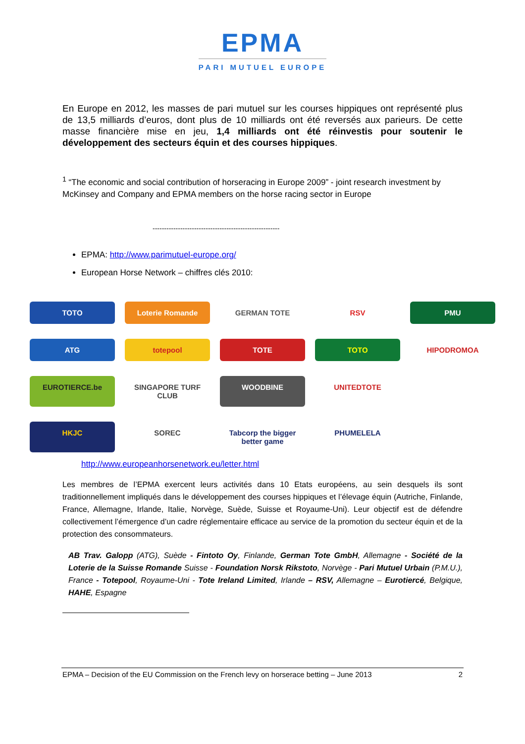EPMA
PARI MUTUEL EUROPE
En Europe en 2012, les masses de pari mutuel sur les courses hippiques ont représenté plus de 13,5 milliards d’euros, dont plus de 10 milliards ont été reversés aux parieurs. De cette masse financière mise en jeu, 1,4 milliards ont été réinvestis pour soutenir le développement des secteurs équin et des courses hippiques.
<sup>1</sup> “The economic and social contribution of horseracing in Europe 2009” - joint research investment by McKinsey and Company and EPMA members on the horse racing sector in Europe
-------------------------------------------------------
EPMA: http://www.parimutuel-europe.org/
European Horse Network – chiffres clés 2010:
TOTO
Loterie Romande
GERMAN TOTE
RSV
PMU
ATG
totepool
TOTE
TOTO
HIPODROMOA
EUROTIERCE.be
SINGAPORE TURF CLUB
WOODBINE
UNITEDTOTE
HKJC
SOREC
Tabcorp the bigger better game
PHUMELELA
http://www.europeanhorsenetwork.eu/letter.html
Les membres de l’EPMA exercent leurs activités dans 10 Etats européens, au sein desquels ils sont traditionnellement impliqués dans le développement des courses hippiques et l’élevage équin (Autriche, Finlande, France, Allemagne, Irlande, Italie, Norvège, Suède, Suisse et Royaume-Uni). Leur objectif est de défendre collectivement l’émergence d’un cadre réglementaire efficace au service de la promotion du secteur équin et de la protection des consommateurs.
AB Trav. Galopp (ATG), Suède - Fintoto Oy, Finlande, German Tote GmbH, Allemagne - Société de la Loterie de la Suisse Romande Suisse - Foundation Norsk Rikstoto, Norvège - Pari Mutuel Urbain (P.M.U.), France - Totepool, Royaume-Uni - Tote Ireland Limited, Irlande – RSV, Allemagne – Eurotiercé, Belgique, HAHE, Espagne
EPMA – Decision of the EU Commission on the French levy on horserace betting – June 2013 2